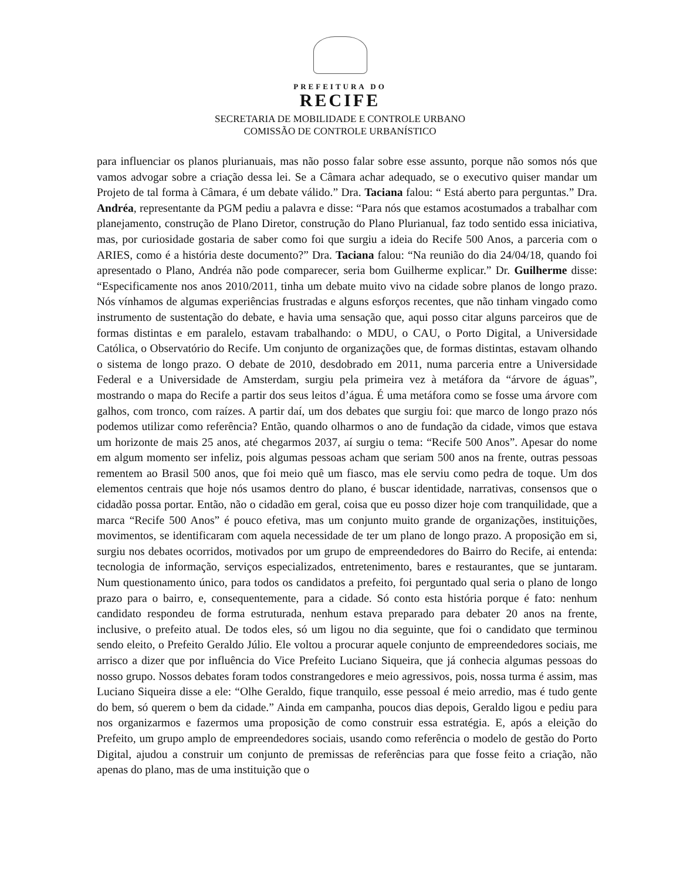PREFEITURA DO
RECIFE
SECRETARIA DE MOBILIDADE E CONTROLE URBANO
COMISSÃO DE CONTROLE URBANÍSTICO
para influenciar os planos plurianuais, mas não posso falar sobre esse assunto, porque não somos nós que vamos advogar sobre a criação dessa lei. Se a Câmara achar adequado, se o executivo quiser mandar um Projeto de tal forma à Câmara, é um debate válido.” Dra. Taciana falou: “ Está aberto para perguntas.” Dra. Andréa, representante da PGM pediu a palavra e disse: “Para nós que estamos acostumados a trabalhar com planejamento, construção de Plano Diretor, construção do Plano Plurianual, faz todo sentido essa iniciativa, mas, por curiosidade gostaria de saber como foi que surgiu a ideia do Recife 500 Anos, a parceria com o ARIES, como é a história deste documento?” Dra. Taciana falou: “Na reunião do dia 24/04/18, quando foi apresentado o Plano, Andréa não pode comparecer, seria bom Guilherme explicar.” Dr. Guilherme disse: “Especificamente nos anos 2010/2011, tinha um debate muito vivo na cidade sobre planos de longo prazo. Nós vínhamos de algumas experiências frustradas e alguns esforços recentes, que não tinham vingado como instrumento de sustentação do debate, e havia uma sensação que, aqui posso citar alguns parceiros que de formas distintas e em paralelo, estavam trabalhando: o MDU, o CAU, o Porto Digital, a Universidade Católica, o Observatório do Recife. Um conjunto de organizações que, de formas distintas, estavam olhando o sistema de longo prazo. O debate de 2010, desdobrado em 2011, numa parceria entre a Universidade Federal e a Universidade de Amsterdam, surgiu pela primeira vez à metáfora da “árvore de águas”, mostrando o mapa do Recife a partir dos seus leitos d’água. É uma metáfora como se fosse uma árvore com galhos, com tronco, com raízes. A partir daí, um dos debates que surgiu foi: que marco de longo prazo nós podemos utilizar como referência? Então, quando olharmos o ano de fundação da cidade, vimos que estava um horizonte de mais 25 anos, até chegarmos 2037, aí surgiu o tema: “Recife 500 Anos”. Apesar do nome em algum momento ser infeliz, pois algumas pessoas acham que seriam 500 anos na frente, outras pessoas rementem ao Brasil 500 anos, que foi meio quê um fiasco, mas ele serviu como pedra de toque. Um dos elementos centrais que hoje nós usamos dentro do plano, é buscar identidade, narrativas, consensos que o cidadão possa portar. Então, não o cidadão em geral, coisa que eu posso dizer hoje com tranquilidade, que a marca “Recife 500 Anos” é pouco efetiva, mas um conjunto muito grande de organizações, instituições, movimentos, se identificaram com aquela necessidade de ter um plano de longo prazo. A proposição em si, surgiu nos debates ocorridos, motivados por um grupo de empreendedores do Bairro do Recife, ai entenda: tecnologia de informação, serviços especializados, entretenimento, bares e restaurantes, que se juntaram. Num questionamento único, para todos os candidatos a prefeito, foi perguntado qual seria o plano de longo prazo para o bairro, e, consequentemente, para a cidade. Só conto esta história porque é fato: nenhum candidato respondeu de forma estruturada, nenhum estava preparado para debater 20 anos na frente, inclusive, o prefeito atual. De todos eles, só um ligou no dia seguinte, que foi o candidato que terminou sendo eleito, o Prefeito Geraldo Júlio. Ele voltou a procurar aquele conjunto de empreendedores sociais, me arrisco a dizer que por influência do Vice Prefeito Luciano Siqueira, que já conhecia algumas pessoas do nosso grupo. Nossos debates foram todos constrangedores e meio agressivos, pois, nossa turma é assim, mas Luciano Siqueira disse a ele: “Olhe Geraldo, fique tranquilo, esse pessoal é meio arredio, mas é tudo gente do bem, só querem o bem da cidade.” Ainda em campanha, poucos dias depois, Geraldo ligou e pediu para nos organizarmos e fazermos uma proposição de como construir essa estratégia. E, após a eleição do Prefeito, um grupo amplo de empreendedores sociais, usando como referência o modelo de gestão do Porto Digital, ajudou a construir um conjunto de premissas de referências para que fosse feito a criação, não apenas do plano, mas de uma instituição que o